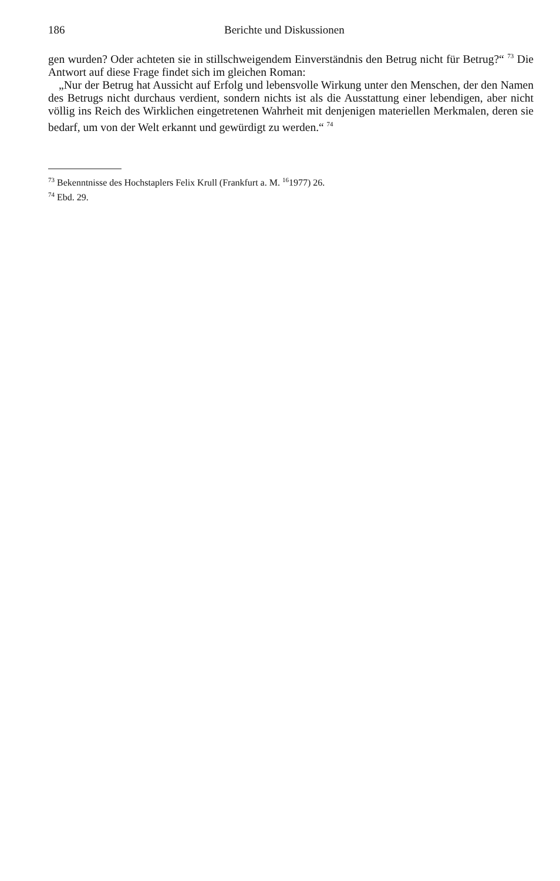186 Berichte und Diskussionen
gen wurden? Oder achteten sie in stillschweigendem Einverständnis den Betrug nicht für Betrug?“ <sup>73</sup> Die Antwort auf diese Frage findet sich im gleichen Roman:
„Nur der Betrug hat Aussicht auf Erfolg und lebensvolle Wirkung unter den Menschen, der den Namen des Betrugs nicht durchaus verdient, sondern nichts ist als die Ausstattung einer lebendigen, aber nicht völlig ins Reich des Wirklichen eingetretenen Wahrheit mit denjenigen materiellen Merkmalen, deren sie bedarf, um von der Welt erkannt und gewürdigt zu werden.“ <sup>74</sup>
<sup>73</sup> Bekenntnisse des Hochstaplers Felix Krull (Frankfurt a. M. <sup>16</sup>1977) 26.
<sup>74</sup> Ebd. 29.